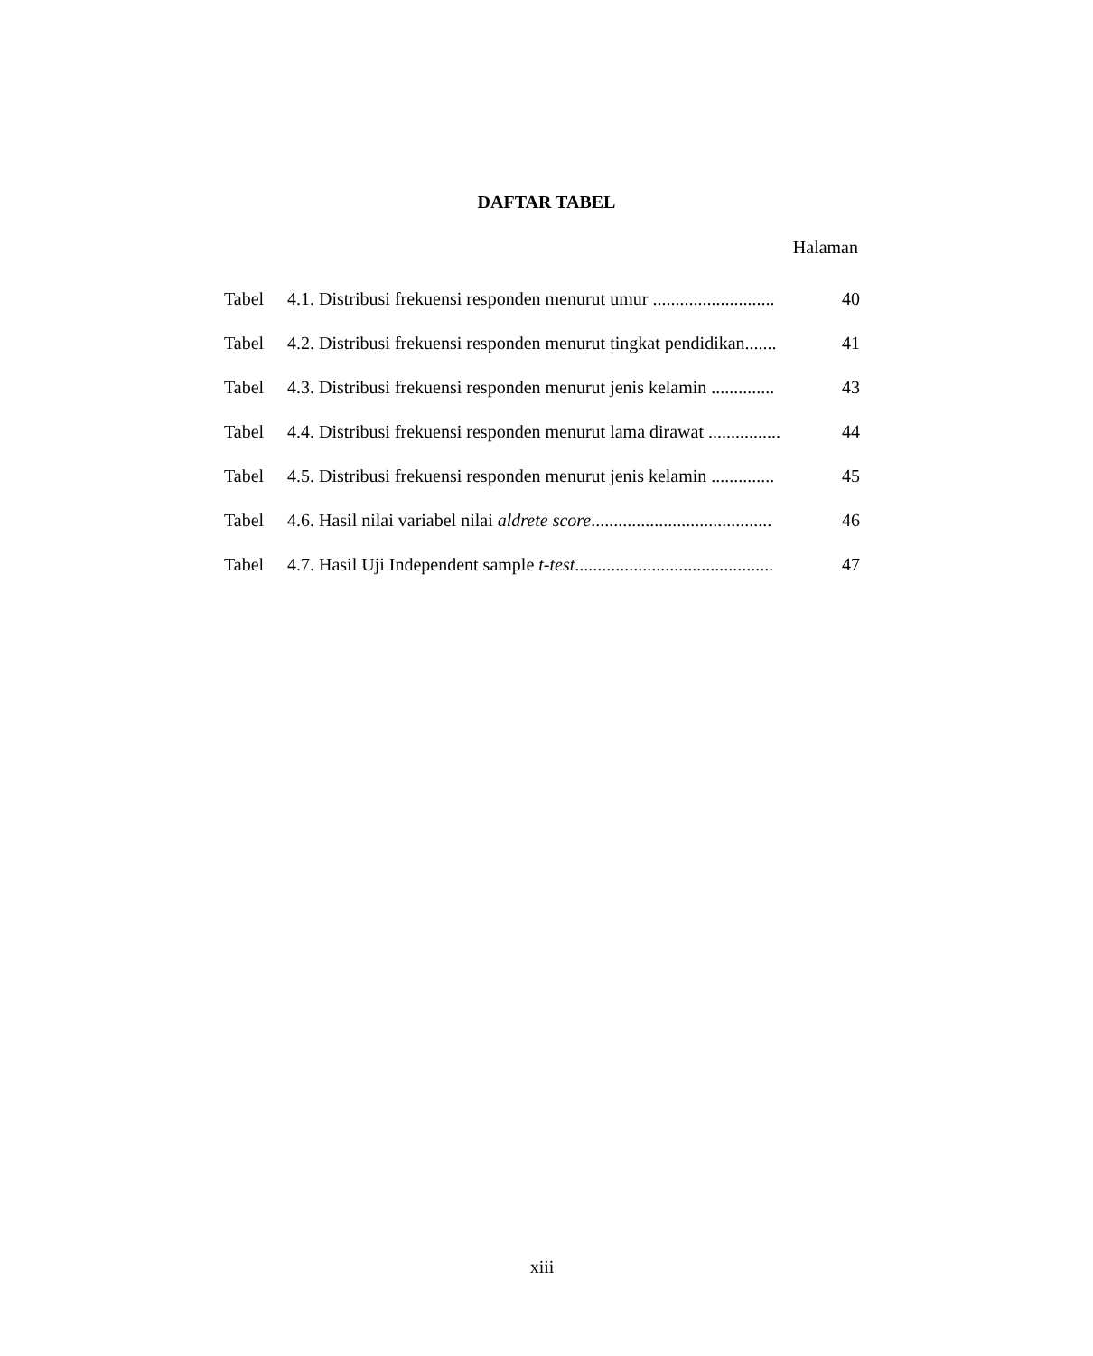DAFTAR TABEL
Halaman
| Tabel | 4.1. Distribusi frekuensi responden menurut umur ........................... | 40 |
| Tabel | 4.2. Distribusi frekuensi responden menurut tingkat pendidikan....... | 41 |
| Tabel | 4.3. Distribusi frekuensi responden menurut jenis kelamin .............. | 43 |
| Tabel | 4.4. Distribusi frekuensi responden menurut lama dirawat ................ | 44 |
| Tabel | 4.5. Distribusi frekuensi responden menurut jenis kelamin .............. | 45 |
| Tabel | 4.6. Hasil nilai variabel nilai aldrete score ........................................ | 46 |
| Tabel | 4.7. Hasil Uji Independent sample t-test ............................................ | 47 |
xiii